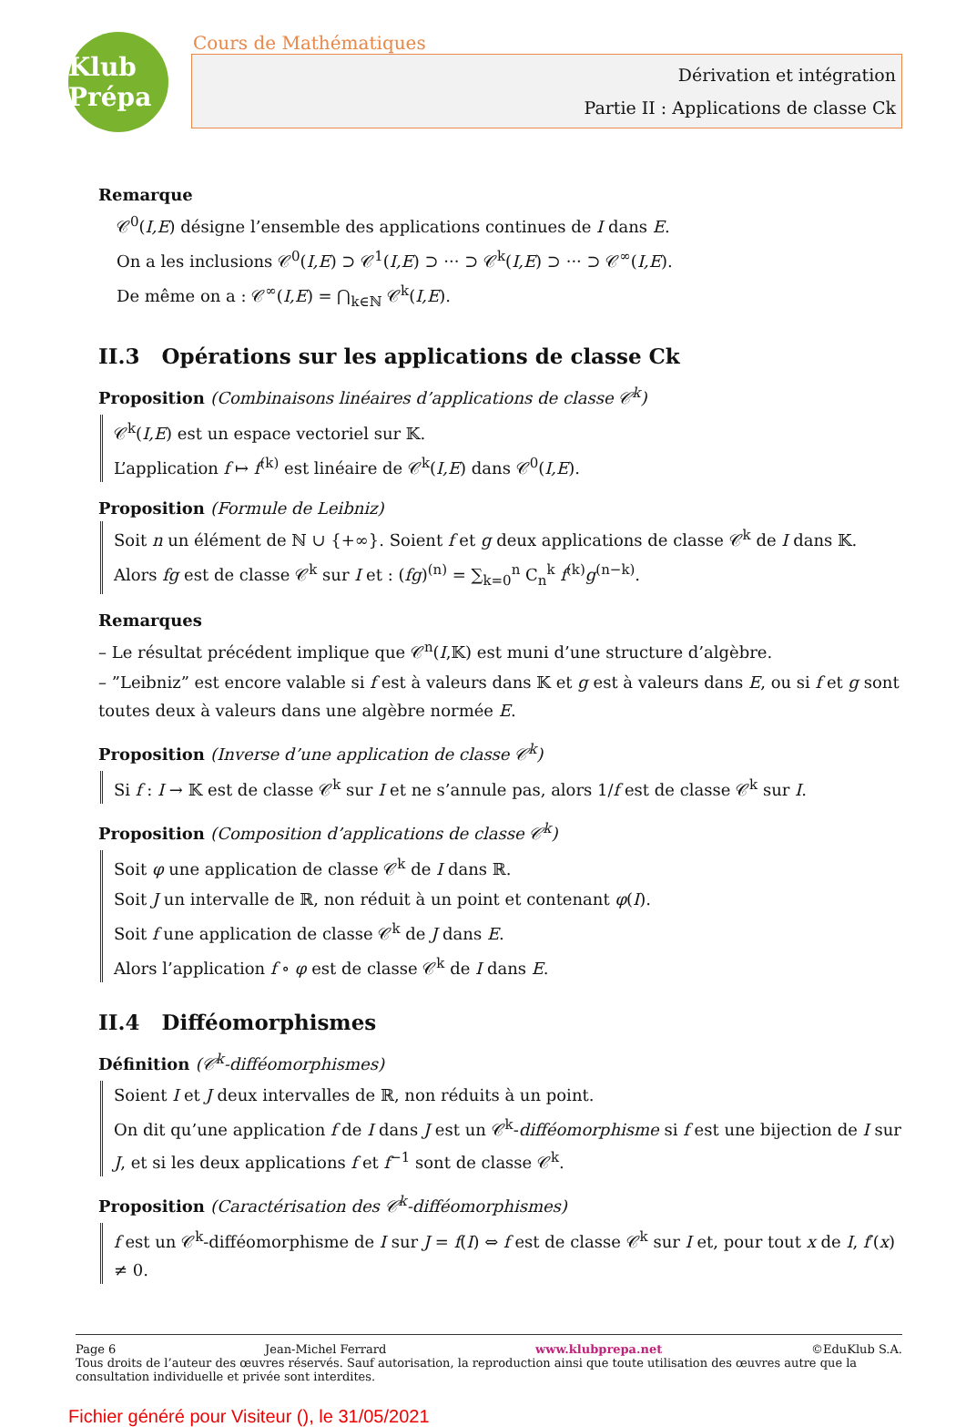Klub Prépa
Cours de Mathématiques
Dérivation et intégration
Partie II : Applications de classe Ck
Remarque
𝒞<sup>0</sup>(I,E) désigne l’ensemble des applications continues de I dans E.
On a les inclusions 𝒞<sup>0</sup>(I,E) ⊃ 𝒞<sup>1</sup>(I,E) ⊃ ··· ⊃ 𝒞<sup>k</sup>(I,E) ⊃ ··· ⊃ 𝒞<sup>∞</sup>(I,E).
De même on a : 𝒞<sup>∞</sup>(I,E) = ⋂<sub>k∈ℕ</sub> 𝒞<sup>k</sup>(I,E).
II.3 Opérations sur les applications de classe Ck
Proposition (Combinaisons linéaires d’applications de classe 𝒞<sup>k</sup>)
𝒞<sup>k</sup>(I,E) est un espace vectoriel sur 𝕂.
L’application f ↦ f<sup>(k)</sup> est linéaire de 𝒞<sup>k</sup>(I,E) dans 𝒞<sup>0</sup>(I,E).
Proposition (Formule de Leibniz)
Soit n un élément de ℕ ∪ {+∞}. Soient f et g deux applications de classe 𝒞<sup>k</sup> de I dans 𝕂.
Alors fg est de classe 𝒞<sup>k</sup> sur I et : (fg)<sup>(n)</sup> = ∑<sub>k=0</sub><sup>n</sup> C<sub>n</sub><sup>k</sup> f<sup>(k)</sup>g<sup>(n−k)</sup>.
Remarques
– Le résultat précédent implique que 𝒞<sup>n</sup>(I,𝕂) est muni d’une structure d’algèbre.
– ”Leibniz” est encore valable si f est à valeurs dans 𝕂 et g est à valeurs dans E, ou si f et g sont toutes deux à valeurs dans une algèbre normée E.
Proposition (Inverse d’une application de classe 𝒞<sup>k</sup>)
Si f : I → 𝕂 est de classe 𝒞<sup>k</sup> sur I et ne s’annule pas, alors 1/f est de classe 𝒞<sup>k</sup> sur I.
Proposition (Composition d’applications de classe 𝒞<sup>k</sup>)
Soit φ une application de classe 𝒞<sup>k</sup> de I dans ℝ.
Soit J un intervalle de ℝ, non réduit à un point et contenant φ(I).
Soit f une application de classe 𝒞<sup>k</sup> de J dans E.
Alors l’application f ∘ φ est de classe 𝒞<sup>k</sup> de I dans E.
II.4 Difféomorphismes
Définition (𝒞<sup>k</sup>-difféomorphismes)
Soient I et J deux intervalles de ℝ, non réduits à un point.
On dit qu’une application f de I dans J est un 𝒞<sup>k</sup>-difféomorphisme si f est une bijection de I sur J, et si les deux applications f et f<sup>−1</sup> sont de classe 𝒞<sup>k</sup>.
Proposition (Caractérisation des 𝒞<sup>k</sup>-difféomorphismes)
f est un 𝒞<sup>k</sup>-difféomorphisme de I sur J = f(I) ⇔ f est de classe 𝒞<sup>k</sup> sur I et, pour tout x de I, f′(x) ≠ 0.
Page 6 Jean-Michel Ferrard www.klubprepa.net ©EduKlub S.A.
Tous droits de l’auteur des œuvres réservés. Sauf autorisation, la reproduction ainsi que toute utilisation des œuvres autre que la consultation individuelle et privée sont interdites.
Fichier généré pour Visiteur (), le 31/05/2021